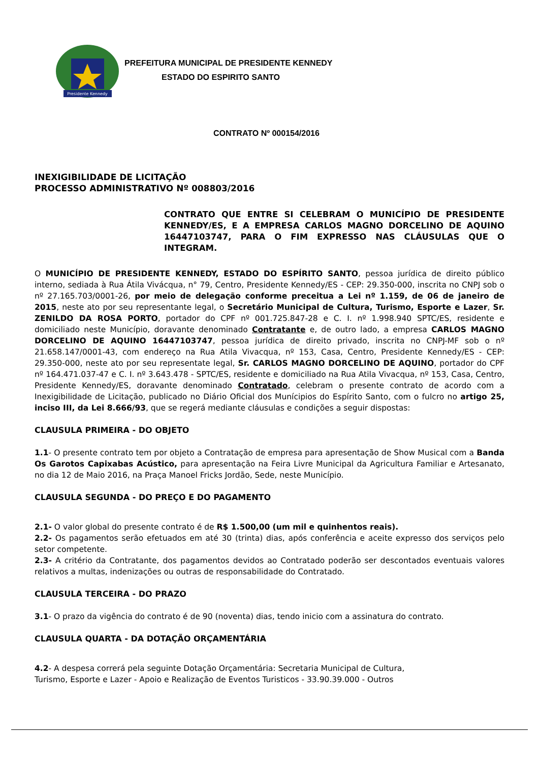Presidente Kennedy
PREFEITURA MUNICIPAL DE PRESIDENTE KENNEDY
ESTADO DO ESPIRITO SANTO
CONTRATO Nº 000154/2016
INEXIGIBILIDADE DE LICITAÇÃO
PROCESSO ADMINISTRATIVO Nº 008803/2016
CONTRATO QUE ENTRE SI CELEBRAM O MUNICÍPIO DE PRESIDENTE KENNEDY/ES, E A EMPRESA CARLOS MAGNO DORCELINO DE AQUINO 16447103747, PARA O FIM EXPRESSO NAS CLÁUSULAS QUE O INTEGRAM.
O MUNICÍPIO DE PRESIDENTE KENNEDY, ESTADO DO ESPÍRITO SANTO, pessoa jurídica de direito público interno, sediada à Rua Átila Vivácqua, n° 79, Centro, Presidente Kennedy/ES - CEP: 29.350-000, inscrita no CNPJ sob o nº 27.165.703/0001-26, por meio de delegação conforme preceitua a Lei nº 1.159, de 06 de janeiro de 2015, neste ato por seu representante legal, o Secretário Municipal de Cultura, Turismo, Esporte e Lazer, Sr. ZENILDO DA ROSA PORTO, portador do CPF nº 001.725.847-28 e C. I. nº 1.998.940 SPTC/ES, residente e domiciliado neste Município, doravante denominado Contratante e, de outro lado, a empresa CARLOS MAGNO DORCELINO DE AQUINO 16447103747, pessoa jurídica de direito privado, inscrita no CNPJ-MF sob o nº 21.658.147/0001-43, com endereço na Rua Atila Vivacqua, nº 153, Casa, Centro, Presidente Kennedy/ES - CEP: 29.350-000, neste ato por seu representate legal, Sr. CARLOS MAGNO DORCELINO DE AQUINO, portador do CPF nº 164.471.037-47 e C. I. nº 3.643.478 - SPTC/ES, residente e domiciliado na Rua Atila Vivacqua, nº 153, Casa, Centro, Presidente Kennedy/ES, doravante denominado Contratado, celebram o presente contrato de acordo com a Inexigibilidade de Licitação, publicado no Diário Oficial dos Munícipios do Espírito Santo, com o fulcro no artigo 25, inciso III, da Lei 8.666/93, que se regerá mediante cláusulas e condições a seguir dispostas:
CLAUSULA PRIMEIRA - DO OBJETO
1.1- O presente contrato tem por objeto a Contratação de empresa para apresentação de Show Musical com a Banda Os Garotos Capixabas Acústico, para apresentação na Feira Livre Municipal da Agricultura Familiar e Artesanato, no dia 12 de Maio 2016, na Praça Manoel Fricks Jordão, Sede, neste Município.
CLAUSULA SEGUNDA - DO PREÇO E DO PAGAMENTO
2.1- O valor global do presente contrato é de R$ 1.500,00 (um mil e quinhentos reais).
2.2- Os pagamentos serão efetuados em até 30 (trinta) dias, após conferência e aceite expresso dos serviços pelo setor competente.
2.3- A critério da Contratante, dos pagamentos devidos ao Contratado poderão ser descontados eventuais valores relativos a multas, indenizações ou outras de responsabilidade do Contratado.
CLAUSULA TERCEIRA - DO PRAZO
3.1- O prazo da vigência do contrato é de 90 (noventa) dias, tendo inicio com a assinatura do contrato.
CLAUSULA QUARTA - DA DOTAÇÃO ORÇAMENTÁRIA
4.2- A despesa correrá pela seguinte Dotação Orçamentária: Secretaria Municipal de Cultura,
Turismo, Esporte e Lazer - Apoio e Realização de Eventos Turisticos - 33.90.39.000 - Outros